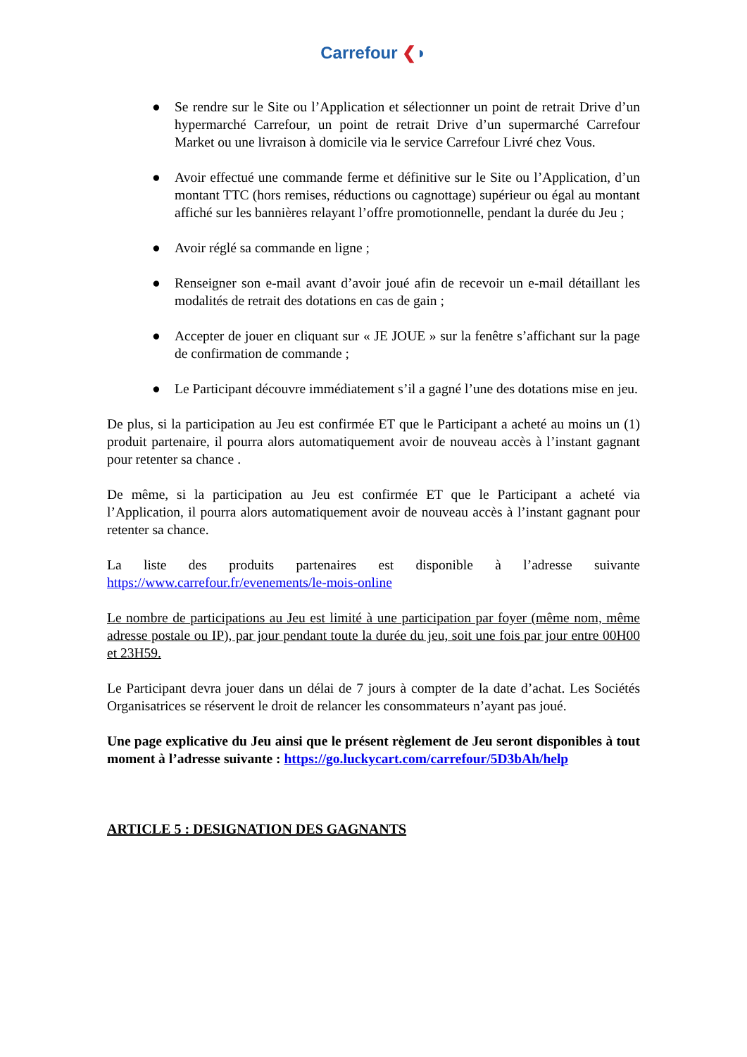Carrefour ❮◗
● Se rendre sur le Site ou l’Application et sélectionner un point de retrait Drive d’un hypermarché Carrefour, un point de retrait Drive d’un supermarché Carrefour Market ou une livraison à domicile via le service Carrefour Livré chez Vous.
● Avoir effectué une commande ferme et définitive sur le Site ou l’Application, d’un montant TTC (hors remises, réductions ou cagnottage) supérieur ou égal au montant affiché sur les bannières relayant l’offre promotionnelle, pendant la durée du Jeu ;
● Avoir réglé sa commande en ligne ;
● Renseigner son e-mail avant d’avoir joué afin de recevoir un e-mail détaillant les modalités de retrait des dotations en cas de gain ;
● Accepter de jouer en cliquant sur « JE JOUE » sur la fenêtre s’affichant sur la page de confirmation de commande ;
● Le Participant découvre immédiatement s’il a gagné l’une des dotations mise en jeu.
De plus, si la participation au Jeu est confirmée ET que le Participant a acheté au moins un (1) produit partenaire, il pourra alors automatiquement avoir de nouveau accès à l’instant gagnant pour retenter sa chance .
De même, si la participation au Jeu est confirmée ET que le Participant a acheté via l’Application, il pourra alors automatiquement avoir de nouveau accès à l’instant gagnant pour retenter sa chance.
La liste des produits partenaires est disponible à l’adresse suivante https://www.carrefour.fr/evenements/le-mois-online
Le nombre de participations au Jeu est limité à une participation par foyer (même nom, même adresse postale ou IP), par jour pendant toute la durée du jeu, soit une fois par jour entre 00H00 et 23H59.
Le Participant devra jouer dans un délai de 7 jours à compter de la date d’achat. Les Sociétés Organisatrices se réservent le droit de relancer les consommateurs n’ayant pas joué.
Une page explicative du Jeu ainsi que le présent règlement de Jeu seront disponibles à tout moment à l’adresse suivante : https://go.luckycart.com/carrefour/5D3bAh/help
ARTICLE 5 : DESIGNATION DES GAGNANTS